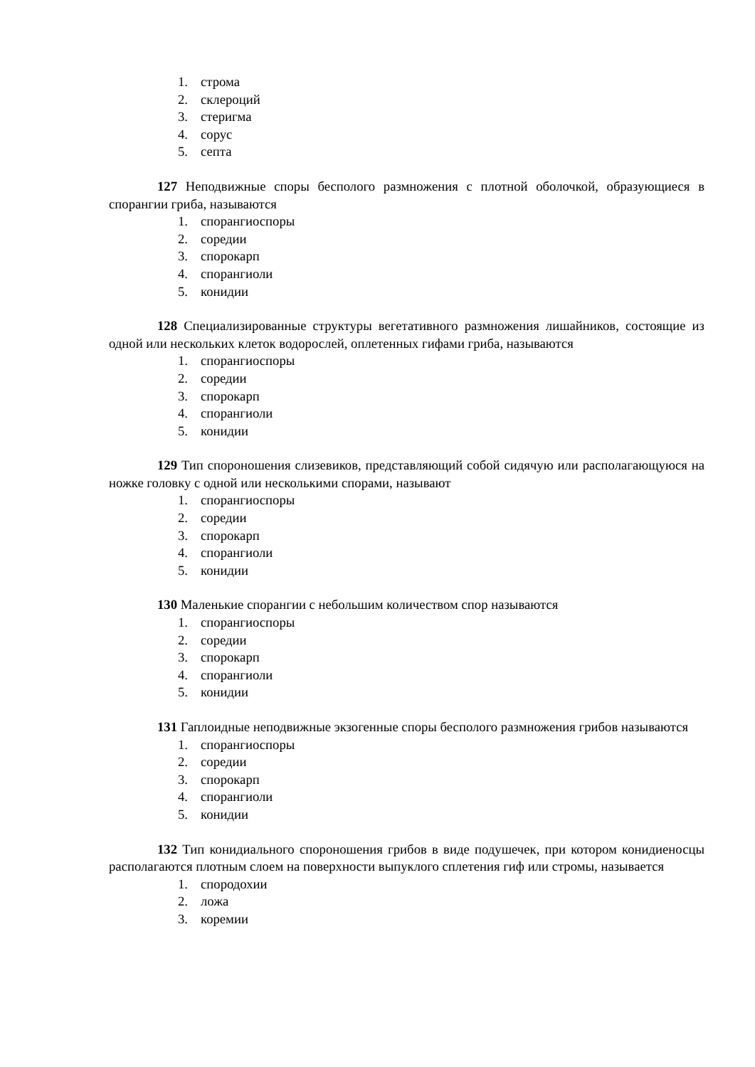1. строма
2. склероций
3. стеригма
4. сорус
5. септа
127 Неподвижные споры бесполого размножения с плотной оболочкой, образующиеся в спорангии гриба, называются
1. спорангиоспоры
2. соредии
3. спорокарп
4. спорангиоли
5. конидии
128 Специализированные структуры вегетативного размножения лишайников, состоящие из одной или нескольких клеток водорослей, оплетенных гифами гриба, называются
1. спорангиоспоры
2. соредии
3. спорокарп
4. спорангиоли
5. конидии
129 Тип спороношения слизевиков, представляющий собой сидячую или располагающуюся на ножке головку с одной или несколькими спорами, называют
1. спорангиоспоры
2. соредии
3. спорокарп
4. спорангиоли
5. конидии
130 Маленькие спорангии с небольшим количеством спор называются
1. спорангиоспоры
2. соредии
3. спорокарп
4. спорангиоли
5. конидии
131 Гаплоидные неподвижные экзогенные споры бесполого размножения грибов называются
1. спорангиоспоры
2. соредии
3. спорокарп
4. спорангиоли
5. конидии
132 Тип конидиального спороношения грибов в виде подушечек, при котором конидиеносцы располагаются плотным слоем на поверхности выпуклого сплетения гиф или стромы, называется
1. спородохии
2. ложа
3. коремии